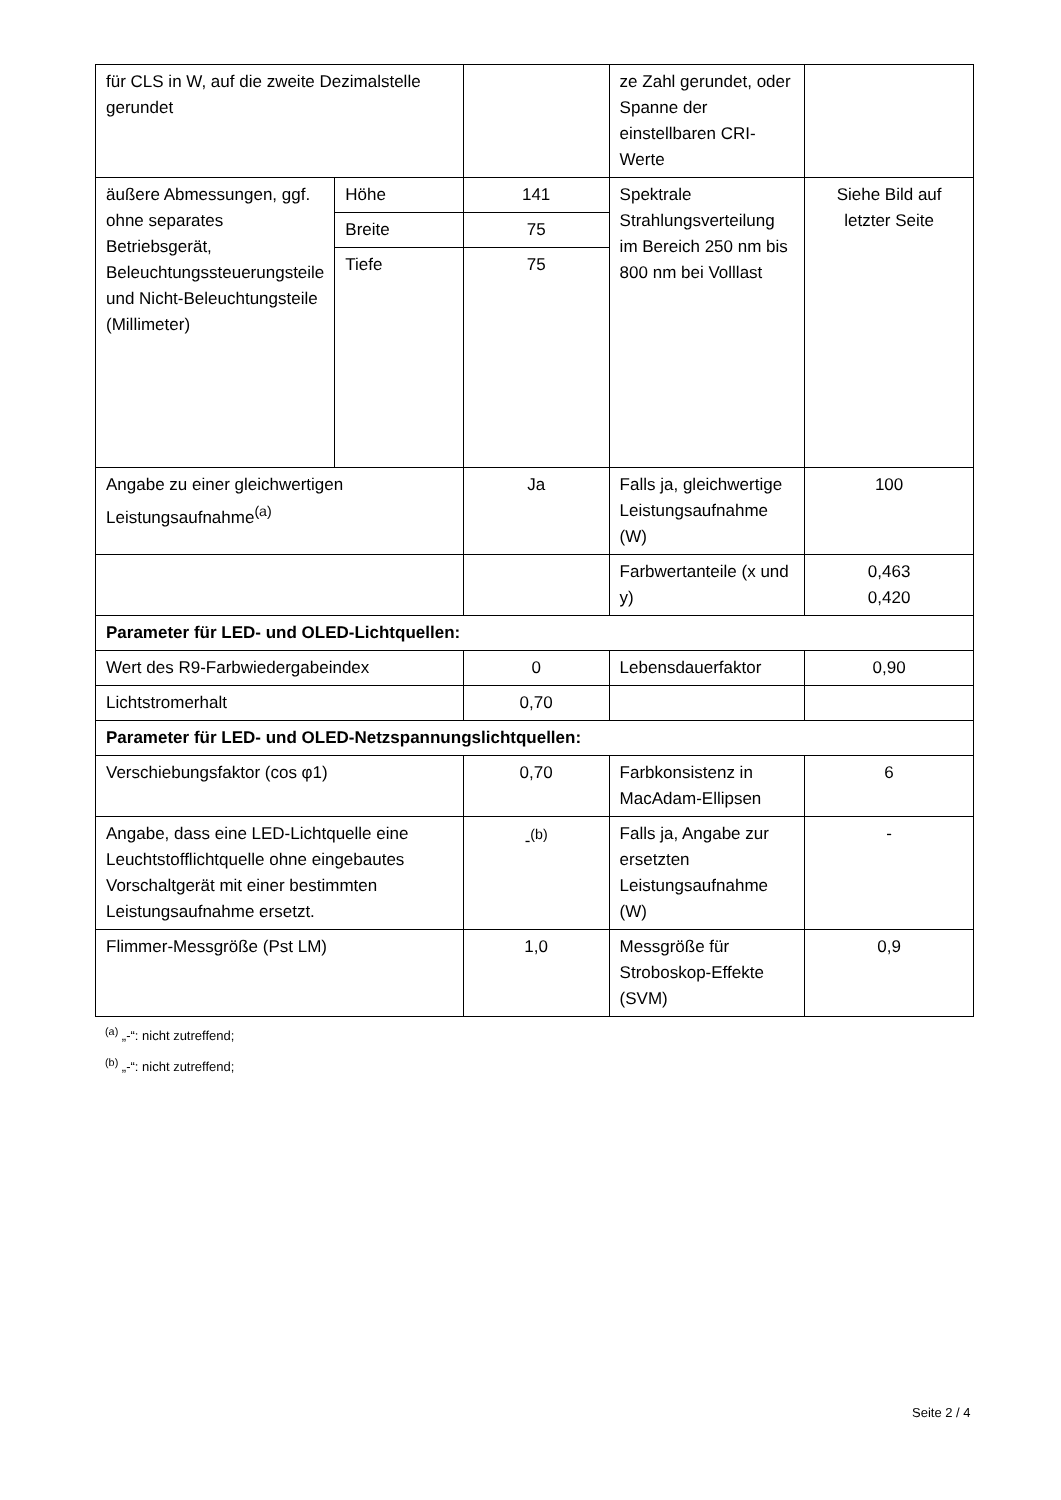| für CLS in W, auf die zweite Dezimalstelle gerundet | | | ze Zahl gerundet, oder Spanne der einstellbaren CRI-Werte | |
| äußere Abmessungen, ggf. ohne separates Betriebsgerät, Beleuchtungssteuerungsteile und Nicht-Beleuchtungsteile (Millimeter) | Höhe | 141 | Spektrale Strahlungsverteilung im Bereich 250 nm bis 800 nm bei Volllast | Siehe Bild auf letzter Seite |
| | Breite | 75 | | |
| | Tiefe | 75 | | |
| Angabe zu einer gleichwertigen Leistungsaufnahme<sup>(a)</sup> | | Ja | Falls ja, gleichwertige Leistungsaufnahme (W) | 100 |
| | | | Farbwertanteile (x und y) | 0,463 0,420 |
| Parameter für LED- und OLED-Lichtquellen: | | | | |
| Wert des R9-Farbwiedergabeindex | | 0 | Lebensdauerfaktor | 0,90 |
| Lichtstromerhalt | | 0,70 | | |
| Parameter für LED- und OLED-Netzspannungslichtquellen: | | | | |
| Verschiebungsfaktor (cos φ1) | | 0,70 | Farbkonsistenz in MacAdam-Ellipsen | 6 |
| Angabe, dass eine LED-Lichtquelle eine Leuchtstofflichtquelle ohne eingebautes Vorschaltgerät mit einer bestimmten Leistungsaufnahme ersetzt. | | -<sup>(b)</sup> | Falls ja, Angabe zur ersetzten Leistungsaufnahme (W) | - |
| Flimmer-Messgröße (Pst LM) | | 1,0 | Messgröße für Stroboskop-Effekte (SVM) | 0,9 |
<sup>(a)</sup> „-“: nicht zutreffend;
<sup>(b)</sup> „-“: nicht zutreffend;
Seite 2 / 4